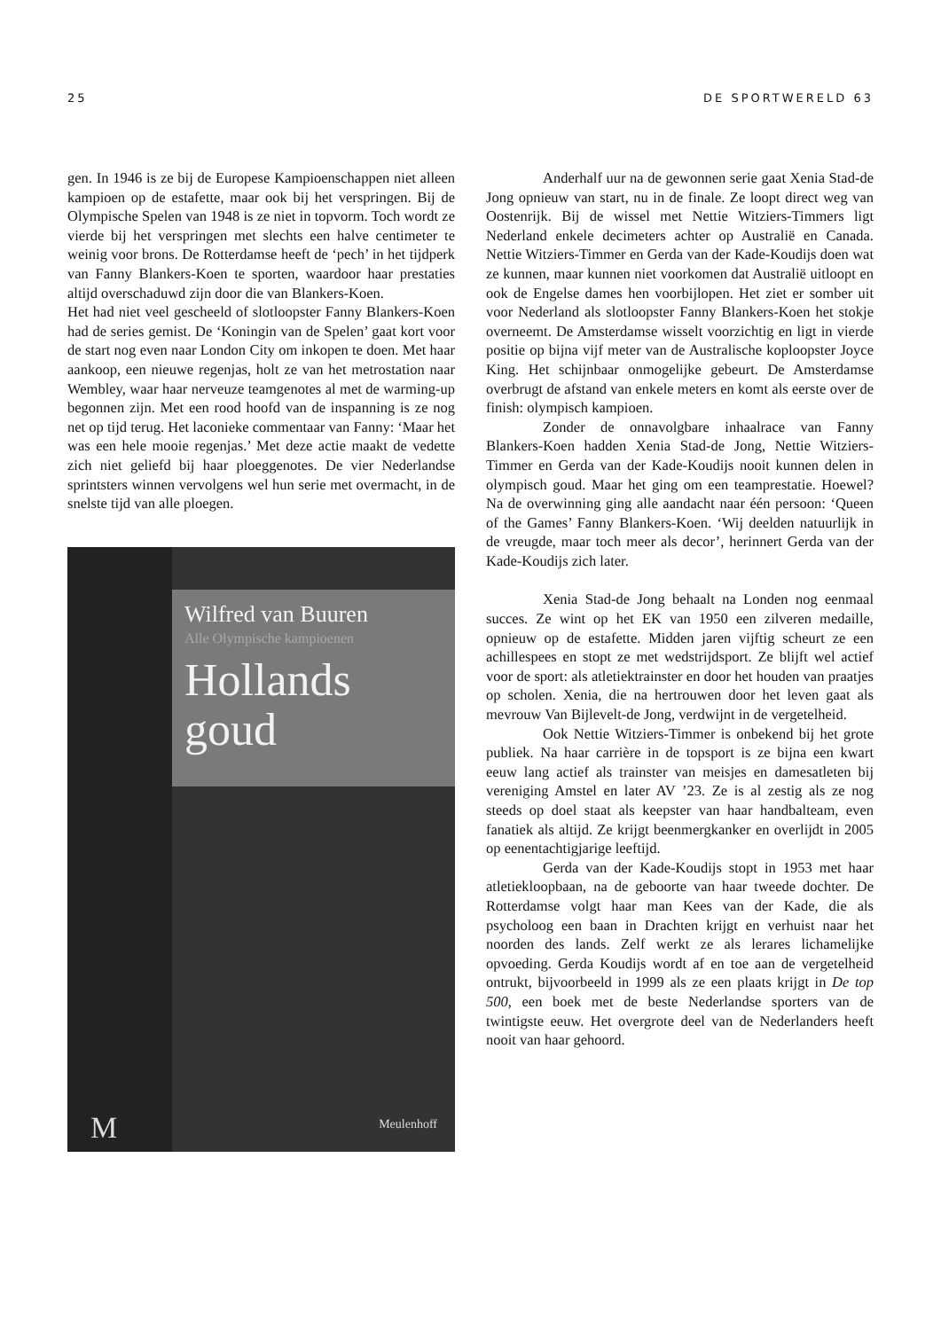25 DE SPORTWERELD 63
gen. In 1946 is ze bij de Europese Kampioenschappen niet alleen kampioen op de estafette, maar ook bij het verspringen. Bij de Olympische Spelen van 1948 is ze niet in topvorm. Toch wordt ze vierde bij het verspringen met slechts een halve centimeter te weinig voor brons. De Rotterdamse heeft de ‘pech’ in het tijdperk van Fanny Blankers-Koen te sporten, waardoor haar prestaties altijd overschaduwd zijn door die van Blankers-Koen.
Het had niet veel gescheeld of slotloopster Fanny Blankers-Koen had de series gemist. De ‘Koningin van de Spelen’ gaat kort voor de start nog even naar London City om inkopen te doen. Met haar aankoop, een nieuwe regenjas, holt ze van het metrostation naar Wembley, waar haar nerveuze teamgenotes al met de warming-up begonnen zijn. Met een rood hoofd van de inspanning is ze nog net op tijd terug. Het laconieke commentaar van Fanny: ‘Maar het was een hele mooie regenjas.’ Met deze actie maakt de vedette zich niet geliefd bij haar ploeggenotes. De vier Nederlandse sprintsters winnen vervolgens wel hun serie met overmacht, in de snelste tijd van alle ploegen.
Wilfred van Buuren
Alle Olympische kampioenen
Hollands goud
M Meulenhoff
Anderhalf uur na de gewonnen serie gaat Xenia Stad-de Jong opnieuw van start, nu in de finale. Ze loopt direct weg van Oostenrijk. Bij de wissel met Nettie Witziers-Timmers ligt Nederland enkele decimeters achter op Australië en Canada. Nettie Witziers-Timmer en Gerda van der Kade-Koudijs doen wat ze kunnen, maar kunnen niet voorkomen dat Australië uitloopt en ook de Engelse dames hen voorbijlopen. Het ziet er somber uit voor Nederland als slotloopster Fanny Blankers-Koen het stokje overneemt. De Amsterdamse wisselt voorzichtig en ligt in vierde positie op bijna vijf meter van de Australische koploopster Joyce King. Het schijnbaar onmogelijke gebeurt. De Amsterdamse overbrugt de afstand van enkele meters en komt als eerste over de finish: olympisch kampioen.
Zonder de onnavolgbare inhaalrace van Fanny Blankers-Koen hadden Xenia Stad-de Jong, Nettie Witziers-Timmer en Gerda van der Kade-Koudijs nooit kunnen delen in olympisch goud. Maar het ging om een teamprestatie. Hoewel? Na de overwinning ging alle aandacht naar één persoon: ‘Queen of the Games’ Fanny Blankers-Koen. ‘Wij deelden natuurlijk in de vreugde, maar toch meer als decor’, herinnert Gerda van der Kade-Koudijs zich later.
Xenia Stad-de Jong behaalt na Londen nog eenmaal succes. Ze wint op het EK van 1950 een zilveren medaille, opnieuw op de estafette. Midden jaren vijftig scheurt ze een achillespees en stopt ze met wedstrijdsport. Ze blijft wel actief voor de sport: als atletiektrainster en door het houden van praatjes op scholen. Xenia, die na hertrouwen door het leven gaat als mevrouw Van Bijlevelt-de Jong, verdwijnt in de vergetelheid.
Ook Nettie Witziers-Timmer is onbekend bij het grote publiek. Na haar carrière in de topsport is ze bijna een kwart eeuw lang actief als trainster van meisjes en damesatleten bij vereniging Amstel en later AV ’23. Ze is al zestig als ze nog steeds op doel staat als keepster van haar handbalteam, even fanatiek als altijd. Ze krijgt beenmergkanker en overlijdt in 2005 op eenentachtigjarige leeftijd.
Gerda van der Kade-Koudijs stopt in 1953 met haar atletiekloopbaan, na de geboorte van haar tweede dochter. De Rotterdamse volgt haar man Kees van der Kade, die als psycholoog een baan in Drachten krijgt en verhuist naar het noorden des lands. Zelf werkt ze als lerares lichamelijke opvoeding. Gerda Koudijs wordt af en toe aan de vergetelheid ontrukt, bijvoorbeeld in 1999 als ze een plaats krijgt in De top 500, een boek met de beste Nederlandse sporters van de twintigste eeuw. Het overgrote deel van de Nederlanders heeft nooit van haar gehoord.